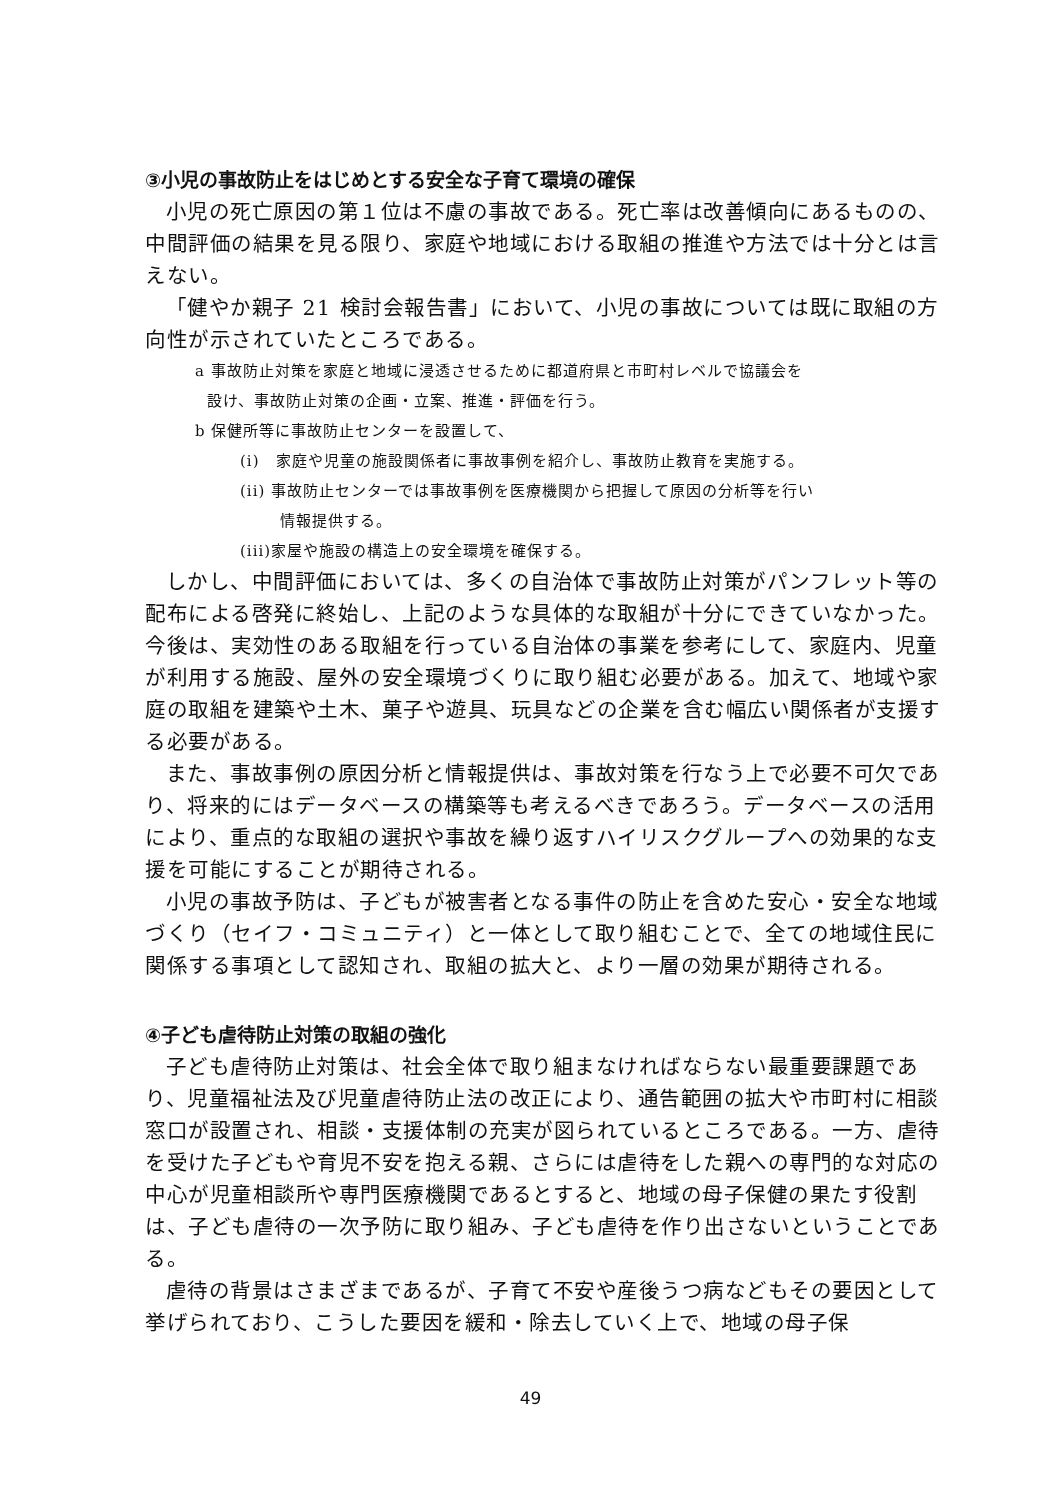③小児の事故防止をはじめとする安全な子育て環境の確保
小児の死亡原因の第１位は不慮の事故である。死亡率は改善傾向にあるものの、中間評価の結果を見る限り、家庭や地域における取組の推進や方法では十分とは言えない。
「健やか親子 21 検討会報告書」において、小児の事故については既に取組の方向性が示されていたところである。
a 事故防止対策を家庭と地域に浸透させるために都道府県と市町村レベルで協議会を
設け、事故防止対策の企画・立案、推進・評価を行う。
b 保健所等に事故防止センターを設置して、
(i)　家庭や児童の施設関係者に事故事例を紹介し、事故防止教育を実施する。
(ii) 事故防止センターでは事故事例を医療機関から把握して原因の分析等を行い
情報提供する。
(iii)家屋や施設の構造上の安全環境を確保する。
しかし、中間評価においては、多くの自治体で事故防止対策がパンフレット等の配布による啓発に終始し、上記のような具体的な取組が十分にできていなかった。今後は、実効性のある取組を行っている自治体の事業を参考にして、家庭内、児童が利用する施設、屋外の安全環境づくりに取り組む必要がある。加えて、地域や家庭の取組を建築や土木、菓子や遊具、玩具などの企業を含む幅広い関係者が支援する必要がある。
また、事故事例の原因分析と情報提供は、事故対策を行なう上で必要不可欠であり、将来的にはデータベースの構築等も考えるべきであろう。データベースの活用により、重点的な取組の選択や事故を繰り返すハイリスクグループへの効果的な支援を可能にすることが期待される。
小児の事故予防は、子どもが被害者となる事件の防止を含めた安心・安全な地域づくり（セイフ・コミュニティ）と一体として取り組むことで、全ての地域住民に関係する事項として認知され、取組の拡大と、より一層の効果が期待される。
④子ども虐待防止対策の取組の強化
子ども虐待防止対策は、社会全体で取り組まなければならない最重要課題であり、児童福祉法及び児童虐待防止法の改正により、通告範囲の拡大や市町村に相談窓口が設置され、相談・支援体制の充実が図られているところである。一方、虐待を受けた子どもや育児不安を抱える親、さらには虐待をした親への専門的な対応の中心が児童相談所や専門医療機関であるとすると、地域の母子保健の果たす役割は、子ども虐待の一次予防に取り組み、子ども虐待を作り出さないということである。
虐待の背景はさまざまであるが、子育て不安や産後うつ病などもその要因として挙げられており、こうした要因を緩和・除去していく上で、地域の母子保
49